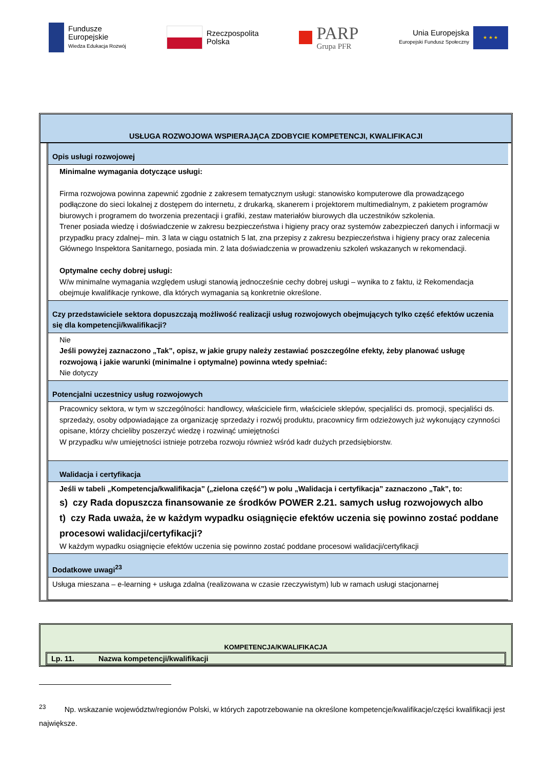Fundusze
Europejskie
Wiedza Edukacja Rozwój
Rzeczpospolita
Polska
PARP
Grupa PFR
Unia Europejska
Europejski Fundusz Społeczny
★ ★ ★
USŁUGA ROZWOJOWA WSPIERAJĄCA ZDOBYCIE KOMPETENCJI, KWALIFIKACJI
| Opis usługi rozwojowej |
| Minimalne wymagania dotyczące usługi: Firma rozwojowa powinna zapewnić zgodnie z zakresem tematycznym usługi: stanowisko komputerowe dla prowadzącego podłączone do sieci lokalnej z dostępem do internetu, z drukarką, skanerem i projektorem multimedialnym, z pakietem programów biurowych i programem do tworzenia prezentacji i grafiki, zestaw materiałów biurowych dla uczestników szkolenia. Trener posiada wiedzę i doświadczenie w zakresu bezpieczeństwa i higieny pracy oraz systemów zabezpieczeń danych i informacji w przypadku pracy zdalnej– min. 3 lata w ciągu ostatnich 5 lat, zna przepisy z zakresu bezpieczeństwa i higieny pracy oraz zalecenia Głównego Inspektora Sanitarnego, posiada min. 2 lata doświadczenia w prowadzeniu szkoleń wskazanych w rekomendacji. Optymalne cechy dobrej usługi: W/w minimalne wymagania względem usługi stanowią jednocześnie cechy dobrej usługi – wynika to z faktu, iż Rekomendacja obejmuje kwalifikacje rynkowe, dla których wymagania są konkretnie określone. |
| Czy przedstawiciele sektora dopuszczają możliwość realizacji usług rozwojowych obejmujących tylko część efektów uczenia się dla kompetencji/kwalifikacji? |
| Nie Jeśli powyżej zaznaczono „Tak”, opisz, w jakie grupy należy zestawiać poszczególne efekty, żeby planować usługę rozwojową i jakie warunki (minimalne i optymalne) powinna wtedy spełniać: Nie dotyczy |
| Potencjalni uczestnicy usług rozwojowych |
| Pracownicy sektora, w tym w szczególności: handlowcy, właściciele firm, właściciele sklepów, specjaliści ds. promocji, specjaliści ds. sprzedaży, osoby odpowiadające za organizację sprzedaży i rozwój produktu, pracownicy firm odzieżowych już wykonujący czynności opisane, którzy chcieliby poszerzyć wiedzę i rozwinąć umiejętności W przypadku w/w umiejętności istnieje potrzeba rozwoju również wśród kadr dużych przedsiębiorstw. |
| Walidacja i certyfikacja |
| Jeśli w tabeli „Kompetencja/kwalifikacja” („zielona część”) w polu „Walidacja i certyfikacja” zaznaczono „Tak”, to: s) czy Rada dopuszcza finansowanie ze środków POWER 2.21. samych usług rozwojowych albo t) czy Rada uważa, że w każdym wypadku osiągnięcie efektów uczenia się powinno zostać poddane procesowi walidacji/certyfikacji? W każdym wypadku osiągnięcie efektów uczenia się powinno zostać poddane procesowi walidacji/certyfikacji |
| Dodatkowe uwagi<sup>23</sup> |
| Usługa mieszana – e-learning + usługa zdalna (realizowana w czasie rzeczywistym) lub w ramach usługi stacjonarnej |
KOMPETENCJA/KWALIFIKACJA
Lp. 11. Nazwa kompetencji/kwalifikacji
<sup>23</sup> Np. wskazanie województw/regionów Polski, w których zapotrzebowanie na określone kompetencje/kwalifikacje/części kwalifikacji jest największe.